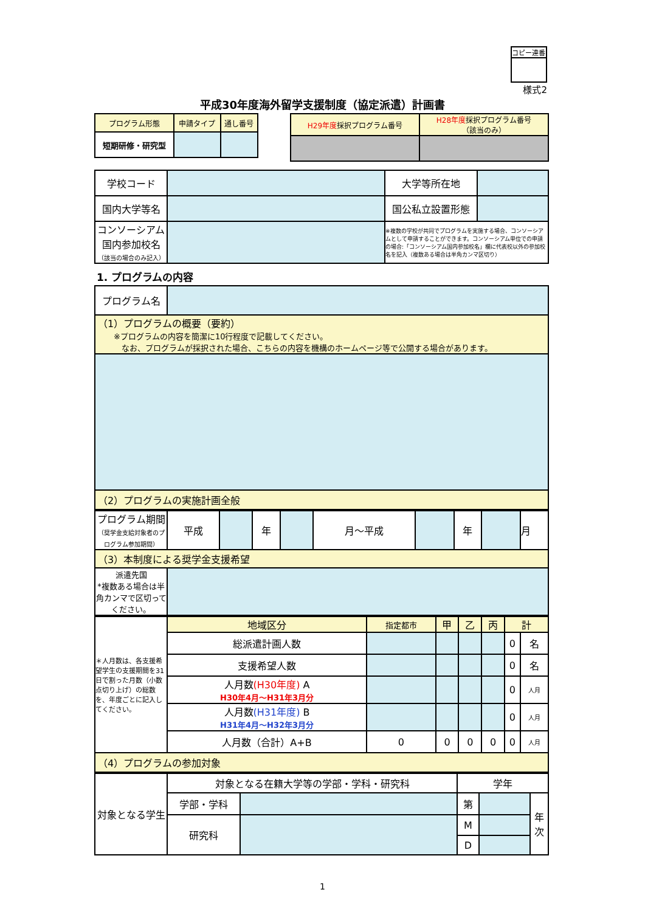コピー連番
様式2
平成30年度海外留学支援制度（協定派遣）計画書
| プログラム形態 | 申請タイプ | 通し番号 |
| 短期研修・研究型 | | |
| H29年度 採択プログラム番号 | H28年度 採択プログラム番号 （該当のみ） |
| 学校コード | | 大学等所在地 | |
| 国内大学等名 | | 国公私立設置形態 | |
| コンソーシアム 国内参加校名 （該当の場合のみ記入） | | ※複数の学校が共同でプログラムを実施する場合、コンソーシアムとして申請することができます。コンソーシアム単位での申請の場合:「コンソーシアム国内参加校名」欄に代表校以外の参加校名を記入（複数ある場合は半角カンマ区切り） | |
1. プログラムの内容
| プログラム名 | |
| （1）プログラムの概要（要約） ※プログラムの内容を簡潔に10行程度で記載してください。 なお、プログラムが採択された場合、こちらの内容を機構のホームページ等で公開する場合があります。 | |
| （2）プログラムの実施計画全般 | |
| プログラム期間 （奨学金支給対象者のプログラム参加期間） | 平成 | | 年 | | 月～平成 | | 年 | | 月 |
| （3）本制度による奨学金支援希望 | | | | | | | | | |
| 派遣先国 *複数ある場合は半角カンマで区切ってください。 | | | | | | | | | |
| ＊人月数は、各支援希望学生の支援期間を31日で割った月数（小数点切り上げ）の総数を、年度ごとに記入してください。 | 地域区分 | 指定都市 | 甲 | 乙 | 丙 | 計 | |
| | 総派遣計画人数 | | | | | 0 | 名 |
| | 支援希望人数 | | | | | 0 | 名 |
| | 人月数 (H30年度) A H30年4月～H31年3月分 | | | | | 0 | 人月 |
| | 人月数 (H31年度) B H31年4月～H32年3月分 | | | | | 0 | 人月 |
| | 人月数（合計）A+B | 0 | 0 | 0 | 0 | 0 | 人月 |
| （4）プログラムの参加対象 | | | | | | | |
| 対象となる学生 | 対象となる在籍大学等の学部・学科・研究科 | | 学年 | | |
| | 学部・学科 | | 第 | | 年 次 |
| | 研究科 | | M | | |
| | | | D | | |
1